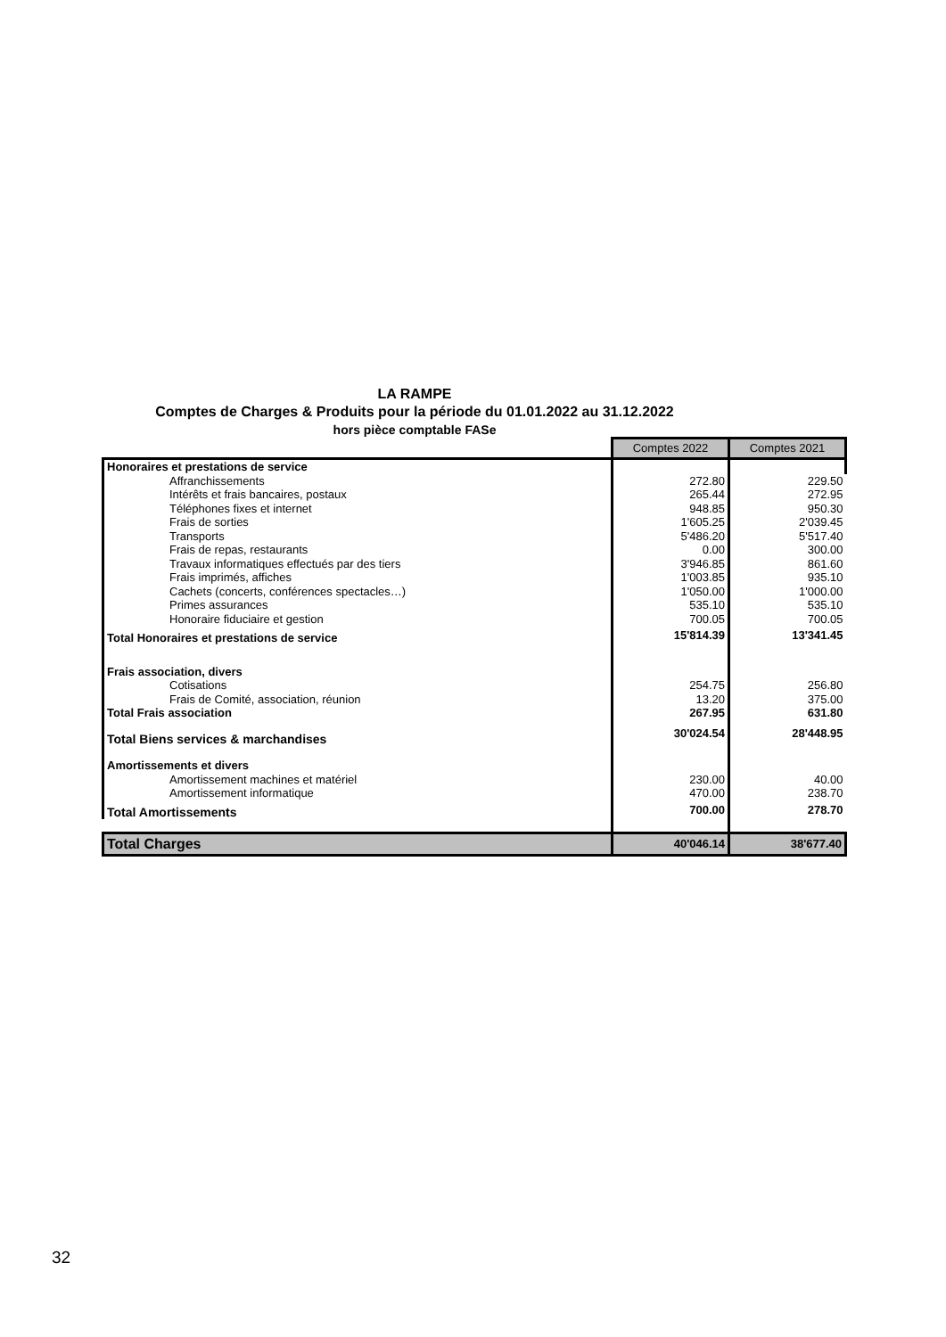LA RAMPE
Comptes de Charges & Produits pour la période du 01.01.2022 au 31.12.2022
hors pièce comptable FASe
| | Comptes 2022 | Comptes 2021 |
| Honoraires et prestations de service | | |
| Affranchissements | 272.80 | 229.50 |
| Intérêts et frais bancaires, postaux | 265.44 | 272.95 |
| Téléphones fixes et internet | 948.85 | 950.30 |
| Frais de sorties | 1'605.25 | 2'039.45 |
| Transports | 5'486.20 | 5'517.40 |
| Frais de repas, restaurants | 0.00 | 300.00 |
| Travaux informatiques effectués par des tiers | 3'946.85 | 861.60 |
| Frais imprimés, affiches | 1'003.85 | 935.10 |
| Cachets (concerts, conférences spectacles…) | 1'050.00 | 1'000.00 |
| Primes assurances | 535.10 | 535.10 |
| Honoraire fiduciaire et gestion | 700.05 | 700.05 |
| Total Honoraires et prestations de service | 15'814.39 | 13'341.45 |
| Frais association, divers | | |
| Cotisations | 254.75 | 256.80 |
| Frais de Comité, association, réunion | 13.20 | 375.00 |
| Total Frais association | 267.95 | 631.80 |
| Total Biens services & marchandises | 30'024.54 | 28'448.95 |
| Amortissements et divers | | |
| Amortissement machines et matériel | 230.00 | 40.00 |
| Amortissement informatique | 470.00 | 238.70 |
| Total Amortissements | 700.00 | 278.70 |
| Total Charges | 40'046.14 | 38'677.40 |
32